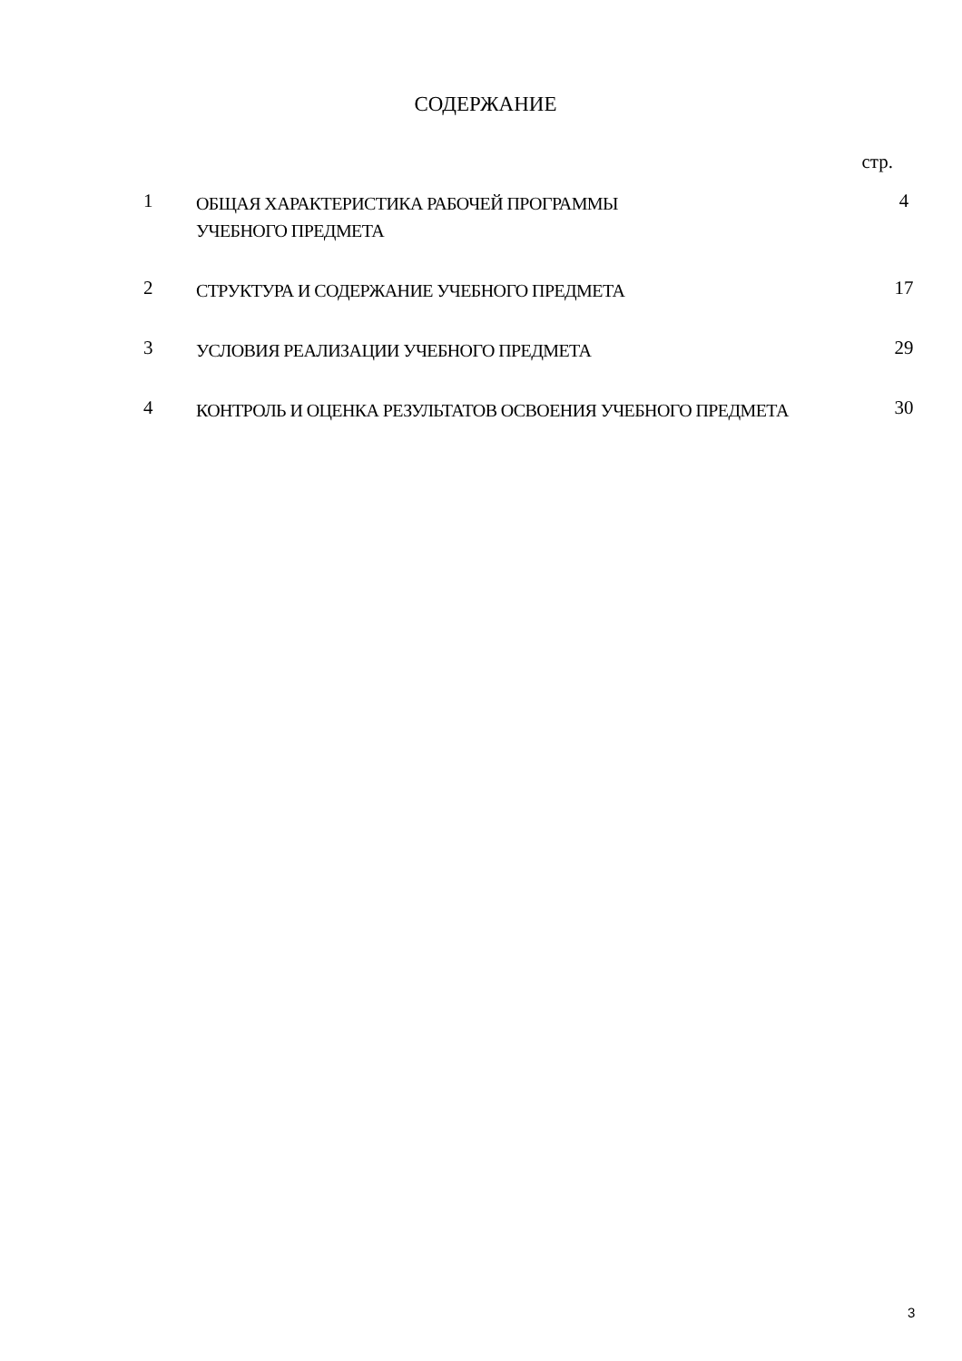СОДЕРЖАНИЕ
стр.
| 1 | ОБЩАЯ ХАРАКТЕРИСТИКА РАБОЧЕЙ ПРОГРАММЫ УЧЕБНОГО ПРЕДМЕТА | 4 |
| 2 | СТРУКТУРА И СОДЕРЖАНИЕ УЧЕБНОГО ПРЕДМЕТА | 17 |
| 3 | УСЛОВИЯ РЕАЛИЗАЦИИ УЧЕБНОГО ПРЕДМЕТА | 29 |
| 4 | КОНТРОЛЬ И ОЦЕНКА РЕЗУЛЬТАТОВ ОСВОЕНИЯ УЧЕБНОГО ПРЕДМЕТА | 30 |
3